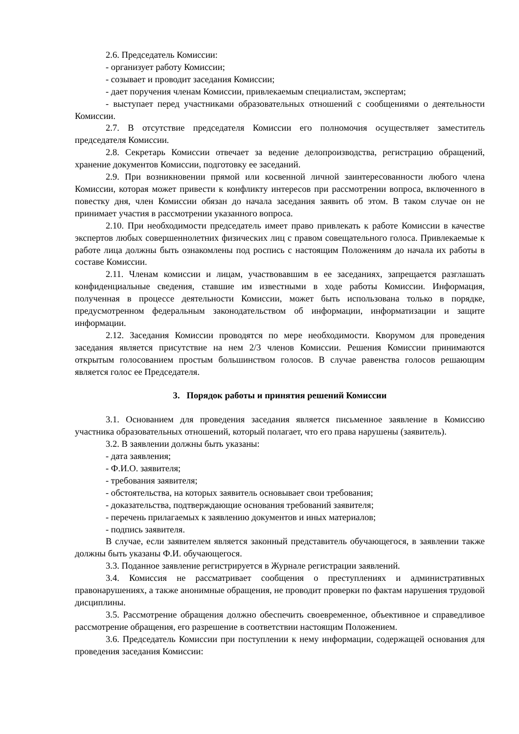2.6. Председатель Комиссии:
- организует работу Комиссии;
- созывает и проводит заседания Комиссии;
- дает поручения членам Комиссии, привлекаемым специалистам, экспертам;
- выступает перед участниками образовательных отношений с сообщениями о деятельности Комиссии.
2.7. В отсутствие председателя Комиссии его полномочия осуществляет заместитель председателя Комиссии.
2.8. Секретарь Комиссии отвечает за ведение делопроизводства, регистрацию обращений, хранение документов Комиссии, подготовку ее заседаний.
2.9. При возникновении прямой или косвенной личной заинтересованности любого члена Комиссии, которая может привести к конфликту интересов при рассмотрении вопроса, включенного в повестку дня, член Комиссии обязан до начала заседания заявить об этом. В таком случае он не принимает участия в рассмотрении указанного вопроса.
2.10. При необходимости председатель имеет право привлекать к работе Комиссии в качестве экспертов любых совершеннолетних физических лиц с правом совещательного голоса. Привлекаемые к работе лица должны быть ознакомлены под роспись с настоящим Положениям до начала их работы в составе Комиссии.
2.11. Членам комиссии и лицам, участвовавшим в ее заседаниях, запрещается разглашать конфиденциальные сведения, ставшие им известными в ходе работы Комиссии. Информация, полученная в процессе деятельности Комиссии, может быть использована только в порядке, предусмотренном федеральным законодательством об информации, информатизации и защите информации.
2.12. Заседания Комиссии проводятся по мере необходимости. Кворумом для проведения заседания является присутствие на нем 2/3 членов Комиссии. Решения Комиссии принимаются открытым голосованием простым большинством голосов. В случае равенства голосов решающим является голос ее Председателя.
3. Порядок работы и принятия решений Комиссии
3.1. Основанием для проведения заседания является письменное заявление в Комиссию участника образовательных отношений, который полагает, что его права нарушены (заявитель).
3.2. В заявлении должны быть указаны:
- дата заявления;
- Ф.И.О. заявителя;
- требования заявителя;
- обстоятельства, на которых заявитель основывает свои требования;
- доказательства, подтверждающие основания требований заявителя;
- перечень прилагаемых к заявлению документов и иных материалов;
- подпись заявителя.
В случае, если заявителем является законный представитель обучающегося, в заявлении также должны быть указаны Ф.И. обучающегося.
3.3. Поданное заявление регистрируется в Журнале регистрации заявлений.
3.4. Комиссия не рассматривает сообщения о преступлениях и административных правонарушениях, а также анонимные обращения, не проводит проверки по фактам нарушения трудовой дисциплины.
3.5. Рассмотрение обращения должно обеспечить своевременное, объективное и справедливое рассмотрение обращения, его разрешение в соответствии настоящим Положением.
3.6. Председатель Комиссии при поступлении к нему информации, содержащей основания для проведения заседания Комиссии: